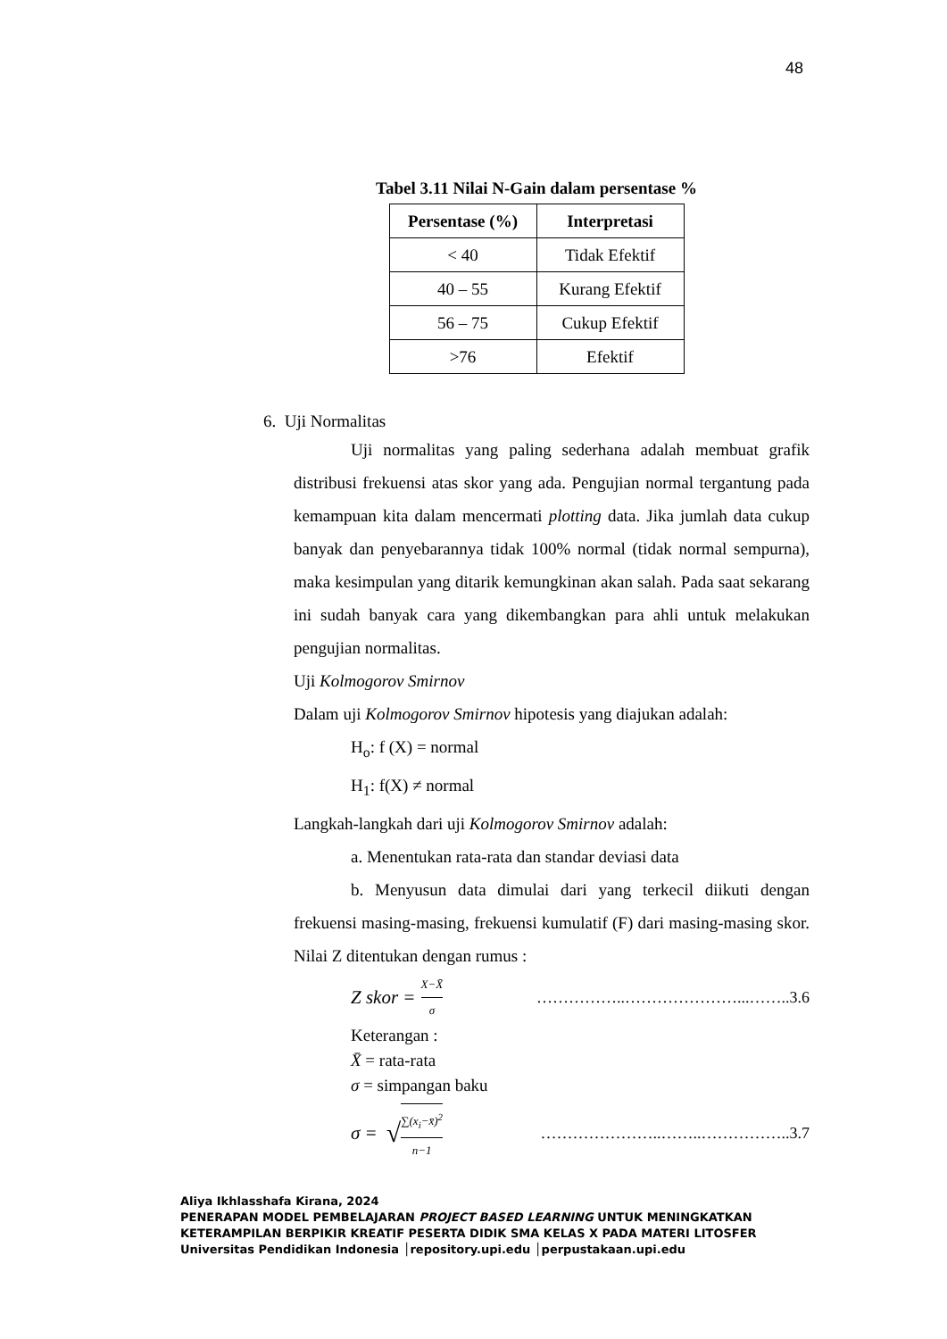48
Tabel 3.11 Nilai N-Gain dalam persentase %
| Persentase (%) | Interpretasi |
| --- | --- |
| < 40 | Tidak Efektif |
| 40 – 55 | Kurang Efektif |
| 56 – 75 | Cukup Efektif |
| >76 | Efektif |
6. Uji Normalitas
Uji normalitas yang paling sederhana adalah membuat grafik distribusi frekuensi atas skor yang ada. Pengujian normal tergantung pada kemampuan kita dalam mencermati plotting data. Jika jumlah data cukup banyak dan penyebarannya tidak 100% normal (tidak normal sempurna), maka kesimpulan yang ditarik kemungkinan akan salah. Pada saat sekarang ini sudah banyak cara yang dikembangkan para ahli untuk melakukan pengujian normalitas.
Uji Kolmogorov Smirnov
Dalam uji Kolmogorov Smirnov hipotesis yang diajukan adalah:
H<sub>o</sub>: f (X) = normal
H<sub>1</sub>: f(X) ≠ normal
Langkah-langkah dari uji Kolmogorov Smirnov adalah:
a. Menentukan rata-rata dan standar deviasi data
b. Menyusun data dimulai dari yang terkecil diikuti dengan frekuensi masing-masing, frekuensi kumulatif (F) dari masing-masing skor. Nilai Z ditentukan dengan rumus :
Z skor = X−X̄ σ ……………..…………………...……..3.6
Keterangan :
X̄ = rata-rata
σ = simpangan baku
σ = √ ∑(x<sub>i</sub>−x̄)<sup>2</sup> n−1 …………………..……..……………..3.7
Aliya Ikhlasshafa Kirana, 2024
PENERAPAN MODEL PEMBELAJARAN PROJECT BASED LEARNING UNTUK MENINGKATKAN
KETERAMPILAN BERPIKIR KREATIF PESERTA DIDIK SMA KELAS X PADA MATERI LITOSFER
Universitas Pendidikan Indonesia │repository.upi.edu │perpustakaan.upi.edu